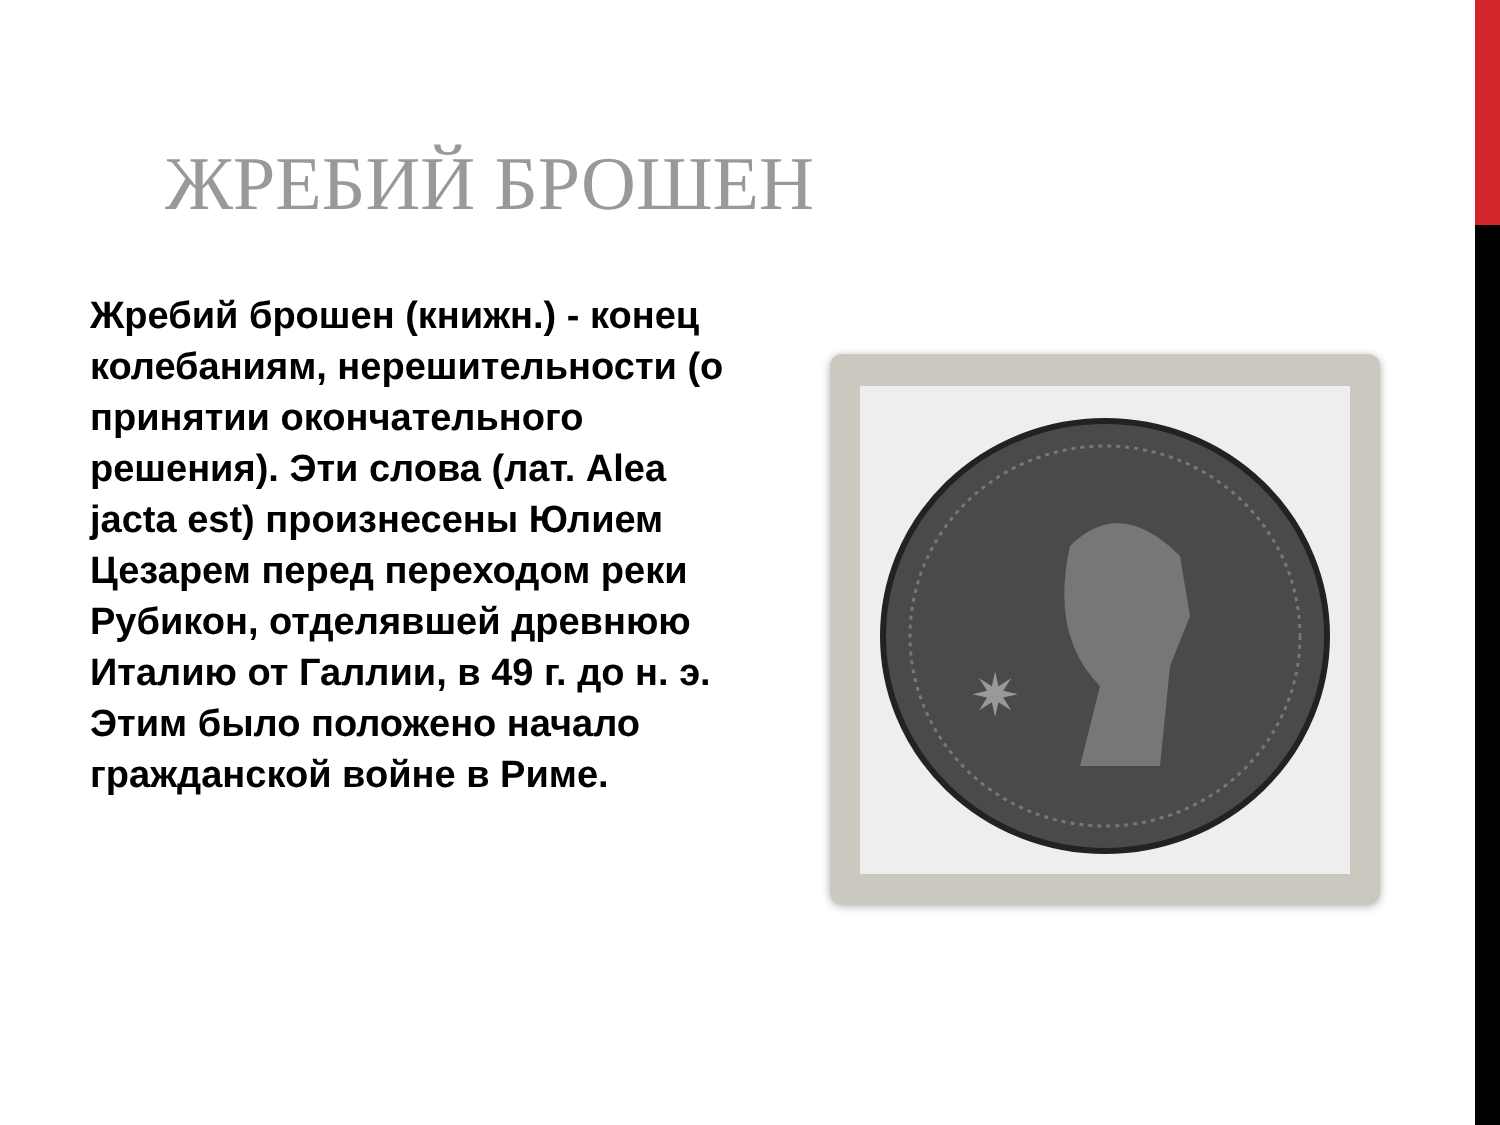ЖРЕБИЙ БРОШЕН
Жребий брошен (книжн.) - конец колебаниям, нерешительности (о принятии окончательного решения). Эти слова (лат. Alea jacta est) произнесены Юлием Цезарем перед переходом реки Рубикон, отделявшей древнюю Италию от Галлии, в 49 г. до н. э. Этим было положено начало гражданской войне в Риме.
✷